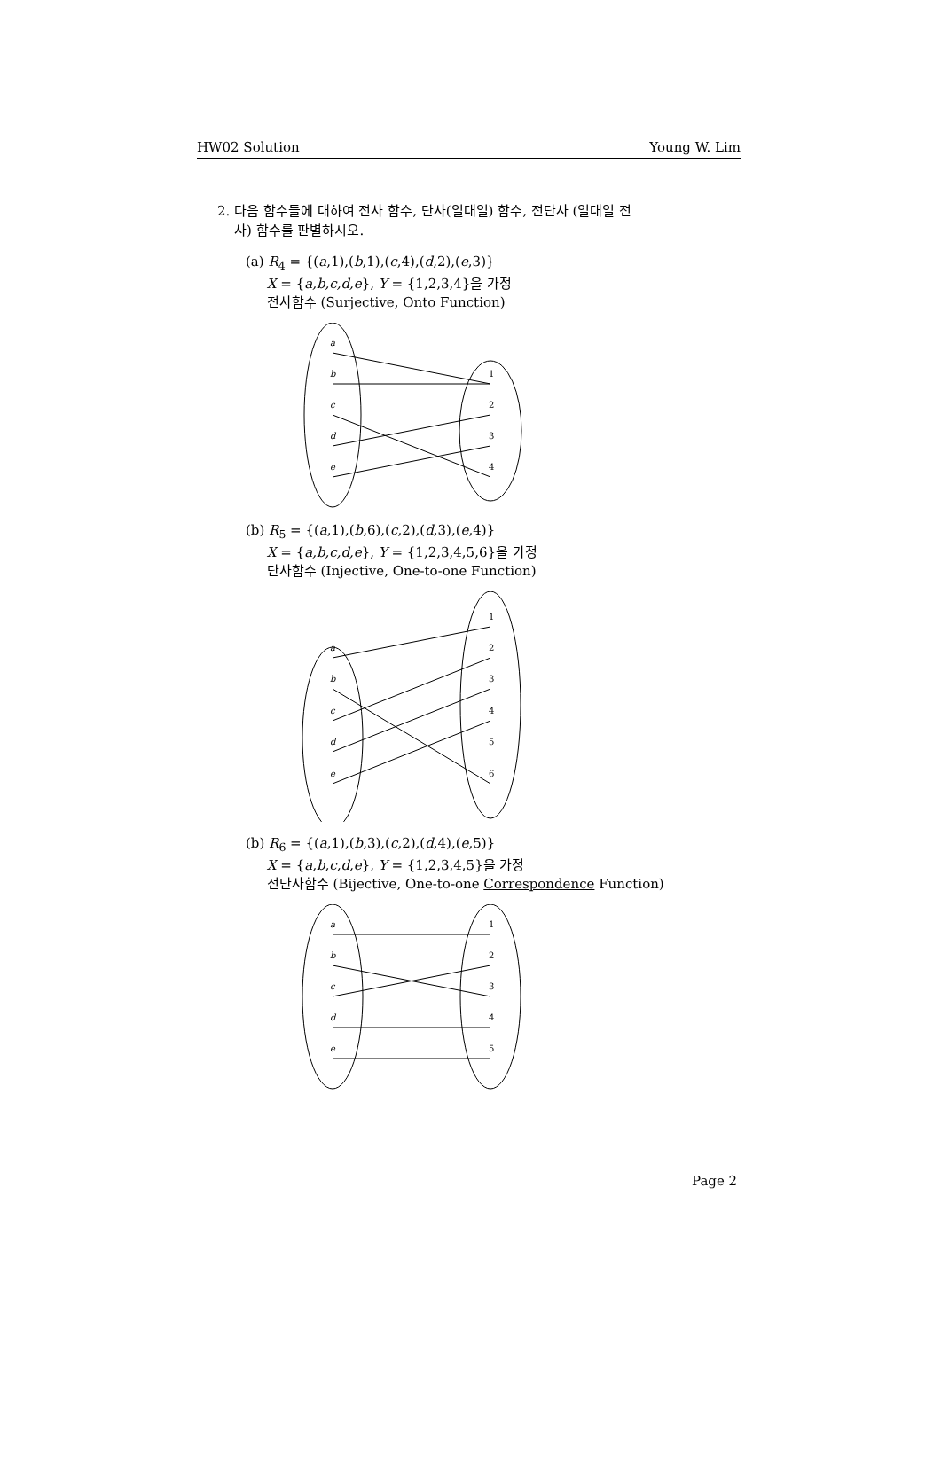HW02 Solution Young W. Lim
2. 다음 함수들에 대하여 전사 함수, 단사(일대일) 함수, 전단사 (일대일 전
사) 함수를 판별하시오.
(a) R<sub>4</sub> = {(a,1),(b,1),(c,4),(d,2),(e,3)}
X = {a,b,c,d,e}, Y = {1,2,3,4}을 가정
전사함수 (Surjective, Onto Function)
a
b
c
d
e
1
2
3
4
(b) R<sub>5</sub> = {(a,1),(b,6),(c,2),(d,3),(e,4)}
X = {a,b,c,d,e}, Y = {1,2,3,4,5,6}을 가정
단사함수 (Injective, One-to-one Function)
a
b
c
d
e
1
2
3
4
5
6
(b) R<sub>6</sub> = {(a,1),(b,3),(c,2),(d,4),(e,5)}
X = {a,b,c,d,e}, Y = {1,2,3,4,5}을 가정
전단사함수 (Bijective, One-to-one Correspondence Function)
a
b
c
d
e
1
2
3
4
5
Page 2